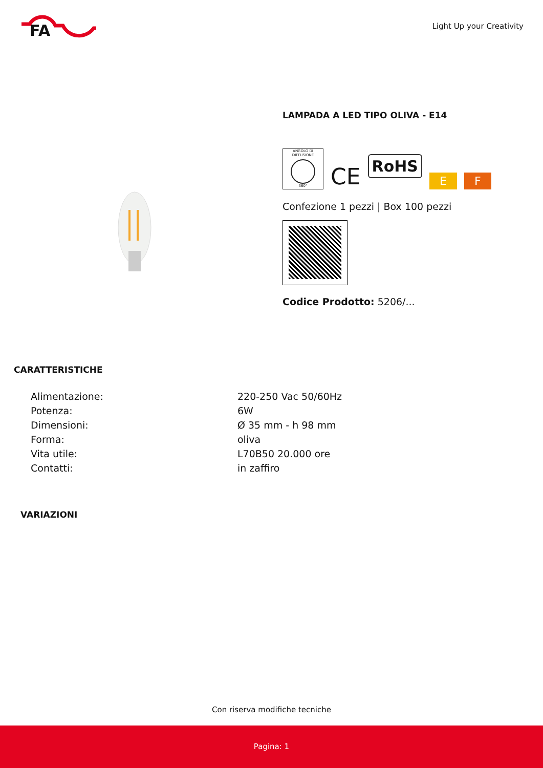FA
Light Up your Creativity
LAMPADA A LED TIPO OLIVA - E14
ANGOLO DI DIFFUSIONE
360°
CE
RoHS
E
F
Confezione 1 pezzi | Box 100 pezzi
Codice Prodotto: 5206/...
CARATTERISTICHE
| Alimentazione: | 220-250 Vac 50/60Hz |
| Potenza: | 6W |
| Dimensioni: | Ø 35 mm - h 98 mm |
| Forma: | oliva |
| Vita utile: | L70B50 20.000 ore |
| Contatti: | in zaffiro |
VARIAZIONI
Con riserva modifiche tecniche
Pagina: 1